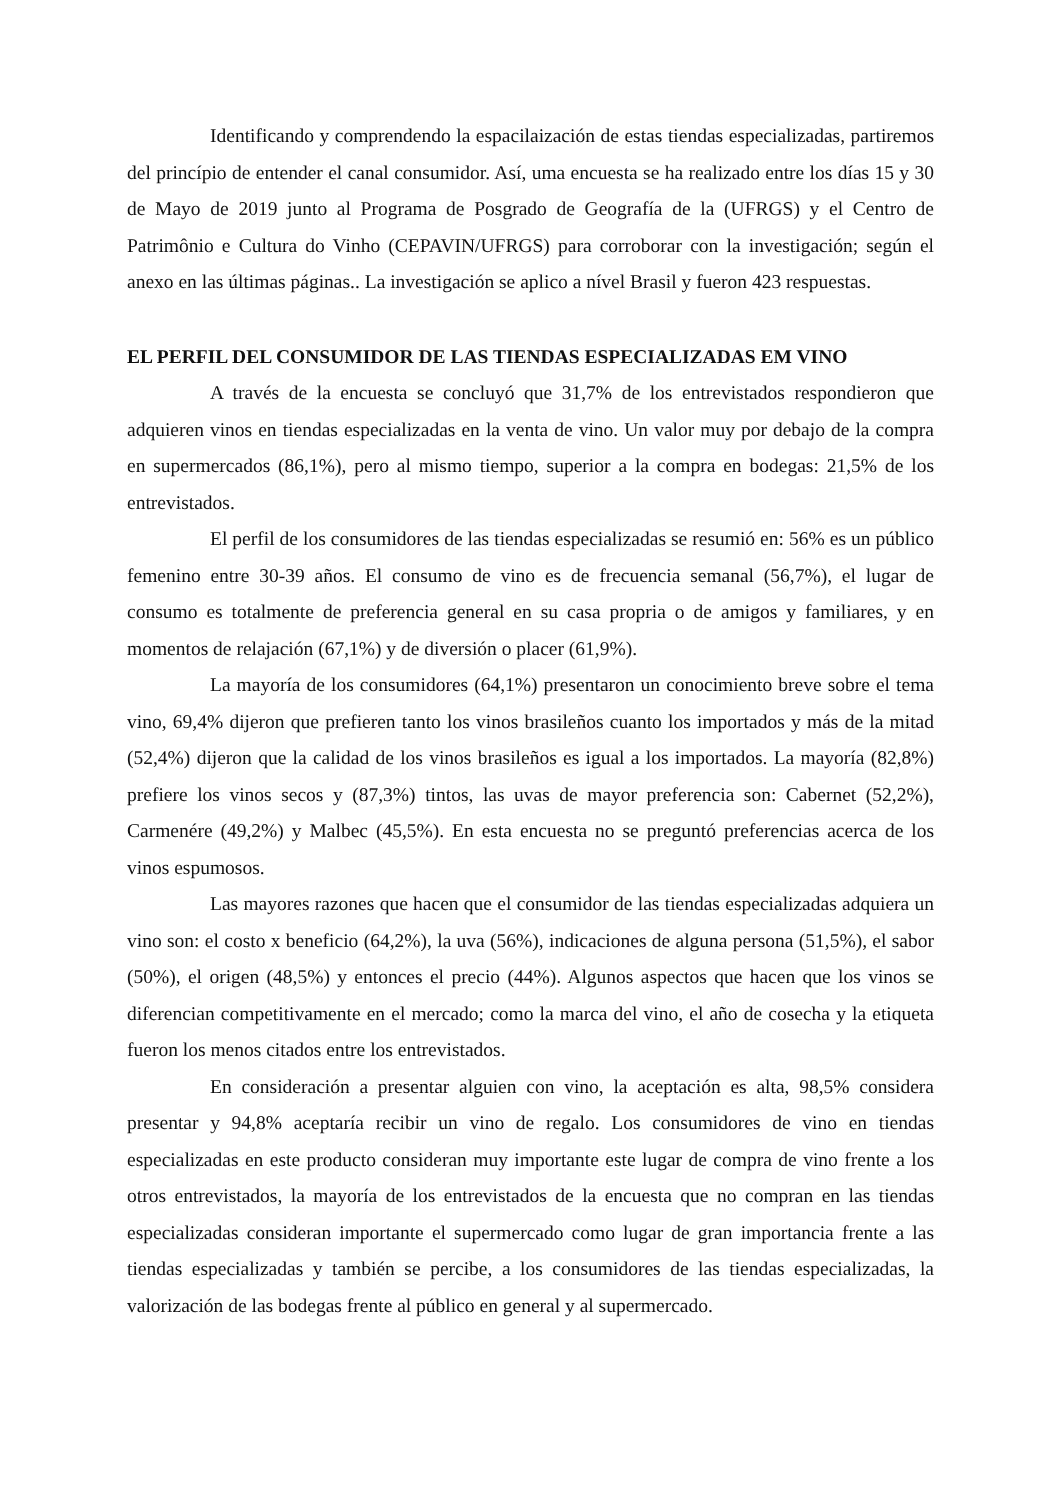Identificando y comprendendo la espacilaización de estas tiendas especializadas, partiremos del princípio de entender el canal consumidor. Así, uma encuesta se ha realizado entre los días 15 y 30 de Mayo de 2019 junto al Programa de Posgrado de Geografía de la (UFRGS) y el Centro de Patrimônio e Cultura do Vinho (CEPAVIN/UFRGS) para corroborar con la investigación; según el anexo en las últimas páginas.. La investigación se aplico a nível Brasil y fueron 423 respuestas.
EL PERFIL DEL CONSUMIDOR DE LAS TIENDAS ESPECIALIZADAS EM VINO
A través de la encuesta se concluyó que 31,7% de los entrevistados respondieron que adquieren vinos en tiendas especializadas en la venta de vino. Un valor muy por debajo de la compra en supermercados (86,1%), pero al mismo tiempo, superior a la compra en bodegas: 21,5% de los entrevistados.
El perfil de los consumidores de las tiendas especializadas se resumió en: 56% es un público femenino entre 30-39 años. El consumo de vino es de frecuencia semanal (56,7%), el lugar de consumo es totalmente de preferencia general en su casa propria o de amigos y familiares, y en momentos de relajación (67,1%) y de diversión o placer (61,9%).
La mayoría de los consumidores (64,1%) presentaron un conocimiento breve sobre el tema vino, 69,4% dijeron que prefieren tanto los vinos brasileños cuanto los importados y más de la mitad (52,4%) dijeron que la calidad de los vinos brasileños es igual a los importados. La mayoría (82,8%) prefiere los vinos secos y (87,3%) tintos, las uvas de mayor preferencia son: Cabernet (52,2%), Carmenére (49,2%) y Malbec (45,5%). En esta encuesta no se preguntó preferencias acerca de los vinos espumosos.
Las mayores razones que hacen que el consumidor de las tiendas especializadas adquiera un vino son: el costo x beneficio (64,2%), la uva (56%), indicaciones de alguna persona (51,5%), el sabor (50%), el origen (48,5%) y entonces el precio (44%). Algunos aspectos que hacen que los vinos se diferencian competitivamente en el mercado; como la marca del vino, el año de cosecha y la etiqueta fueron los menos citados entre los entrevistados.
En consideración a presentar alguien con vino, la aceptación es alta, 98,5% considera presentar y 94,8% aceptaría recibir un vino de regalo. Los consumidores de vino en tiendas especializadas en este producto consideran muy importante este lugar de compra de vino frente a los otros entrevistados, la mayoría de los entrevistados de la encuesta que no compran en las tiendas especializadas consideran importante el supermercado como lugar de gran importancia frente a las tiendas especializadas y también se percibe, a los consumidores de las tiendas especializadas, la valorización de las bodegas frente al público en general y al supermercado.